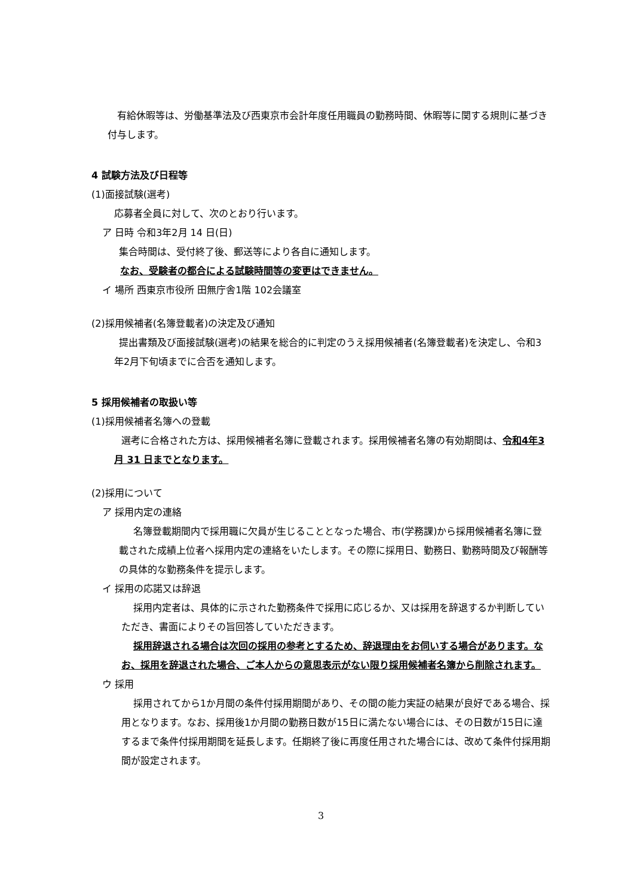有給休暇等は、労働基準法及び西東京市会計年度任用職員の勤務時間、休暇等に関する規則に基づき付与します。
4 試験方法及び日程等
(1)面接試験(選考)
応募者全員に対して、次のとおり行います。
ア 日時 令和3年2月 14 日(日)
集合時間は、受付終了後、郵送等により各自に通知します。
なお、受験者の都合による試験時間等の変更はできません。
イ 場所 西東京市役所 田無庁舎1階 102会議室
(2)採用候補者(名簿登載者)の決定及び通知
提出書類及び面接試験(選考)の結果を総合的に判定のうえ採用候補者(名簿登載者)を決定し、令和3年2月下旬頃までに合否を通知します。
5 採用候補者の取扱い等
(1)採用候補者名簿への登載
選考に合格された方は、採用候補者名簿に登載されます。採用候補者名簿の有効期間は、令和4年3月 31 日までとなります。
(2)採用について
ア 採用内定の連絡
名簿登載期間内で採用職に欠員が生じることとなった場合、市(学務課)から採用候補者名簿に登載された成績上位者へ採用内定の連絡をいたします。その際に採用日、勤務日、勤務時間及び報酬等の具体的な勤務条件を提示します。
イ 採用の応諾又は辞退
採用内定者は、具体的に示された勤務条件で採用に応じるか、又は採用を辞退するか判断していただき、書面によりその旨回答していただきます。
採用辞退される場合は次回の採用の参考とするため、辞退理由をお伺いする場合があります。なお、採用を辞退された場合、ご本人からの意思表示がない限り採用候補者名簿から削除されます。
ウ 採用
採用されてから1か月間の条件付採用期間があり、その間の能力実証の結果が良好である場合、採用となります。なお、採用後1か月間の勤務日数が15日に満たない場合には、その日数が15日に達するまで条件付採用期間を延長します。任期終了後に再度任用された場合には、改めて条件付採用期間が設定されます。
3